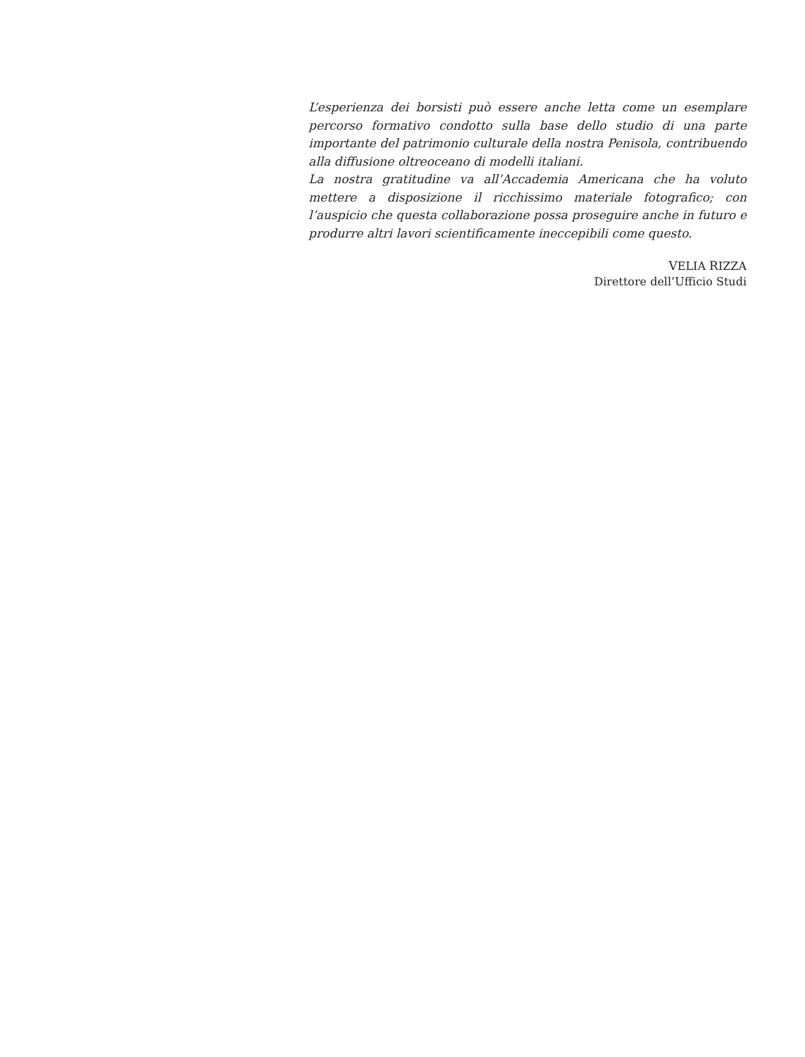L’esperienza dei borsisti può essere anche letta come un esemplare percorso formativo condotto sulla base dello studio di una parte importante del patrimonio culturale della nostra Penisola, contribuendo alla diffusione oltreoceano di modelli italiani.
La nostra gratitudine va all’Accademia Americana che ha voluto mettere a disposizione il ricchissimo materiale fotografico; con l’auspicio che questa collaborazione possa proseguire anche in futuro e produrre altri lavori scientificamente ineccepibili come questo.
VELIA RIZZA
Direttore dell’Ufficio Studi